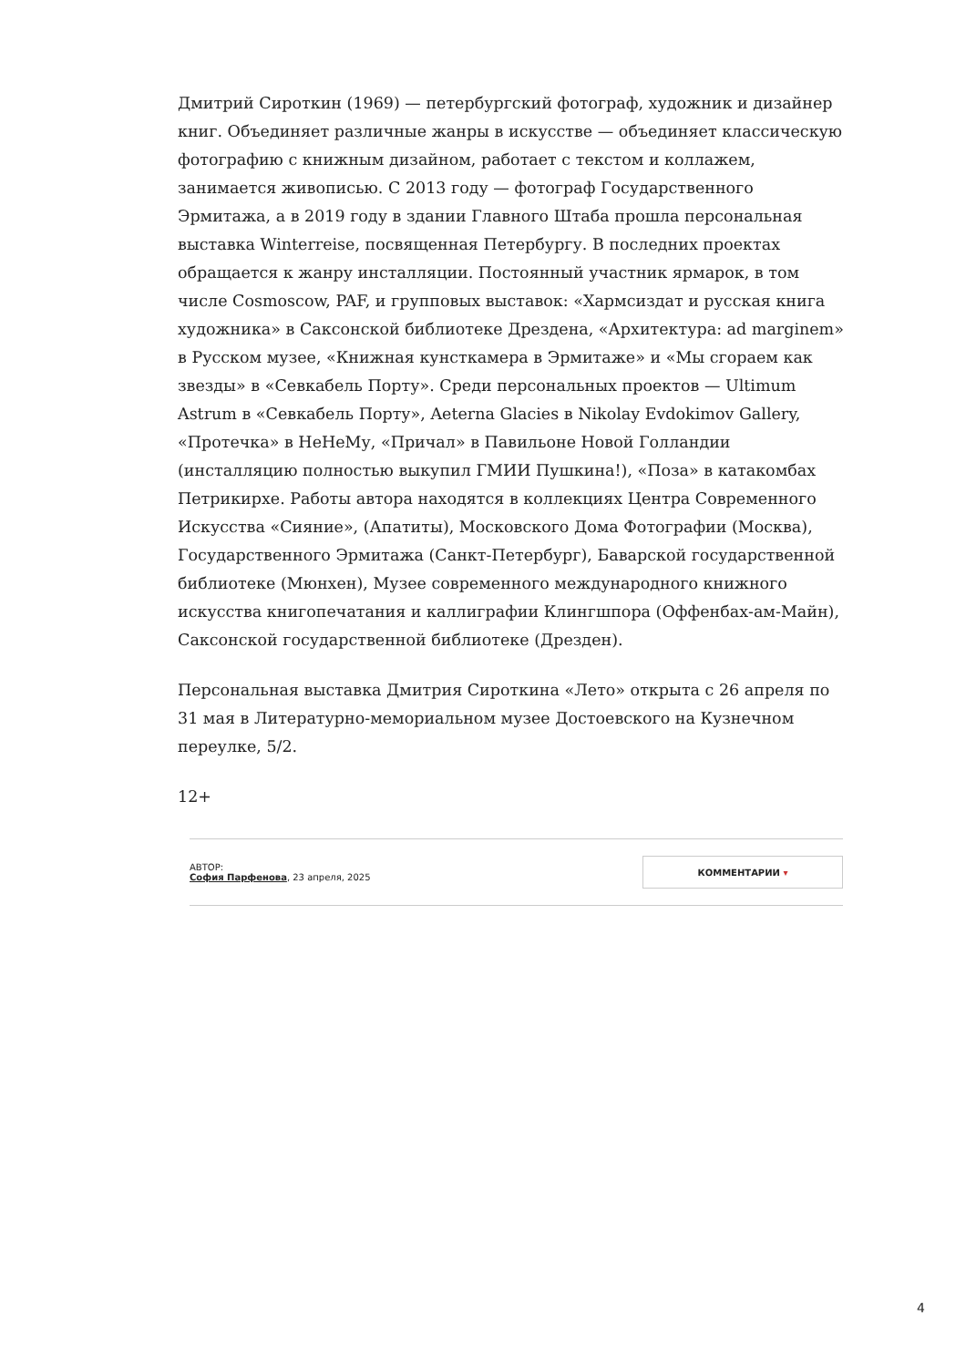Дмитрий Сироткин (1969) — петербургский фотограф, художник и дизайнер книг. Объединяет различные жанры в искусстве — объединяет классическую фотографию с книжным дизайном, работает с текстом и коллажем, занимается живописью. С 2013 году — фотограф Государственного Эрмитажа, а в 2019 году в здании Главного Штаба прошла персональная выставка Winterreise, посвященная Петербургу. В последних проектах обращается к жанру инсталляции. Постоянный участник ярмарок, в том числе Cosmoscow, PAF, и групповых выставок: «Хармсиздат и русская книга художника» в Саксонской библиотеке Дрездена, «Архитектура: ad marginem» в Русском музее, «Книжная кунсткамера в Эрмитаже» и «Мы сгораем как звезды» в «Севкабель Порту». Среди персональных проектов — Ultimum Astrum в «Севкабель Порту», Aeterna Glacies в Nikolay Evdokimov Gallery, «Протечка» в НеНеМу, «Причал» в Павильоне Новой Голландии (инсталляцию полностью выкупил ГМИИ Пушкина!), «Поза» в катакомбах Петрикирхе. Работы автора находятся в коллекциях Центра Современного Искусства «Сияние», (Апатиты), Московского Дома Фотографии (Москва), Государственного Эрмитажа (Санкт-Петербург), Баварской государственной библиотеке (Мюнхен), Музее современного международного книжного искусства книгопечатания и каллиграфии Клингшпора (Оффенбах-ам-Майн), Саксонской государственной библиотеке (Дрезден).
Персональная выставка Дмитрия Сироткина «Лето» открыта с 26 апреля по 31 мая в Литературно-мемориальном музее Достоевского на Кузнечном переулке, 5/2.
12+
АВТОР:
София Парфенова, 23 апреля, 2025
КОММЕНТАРИИ ▾
4